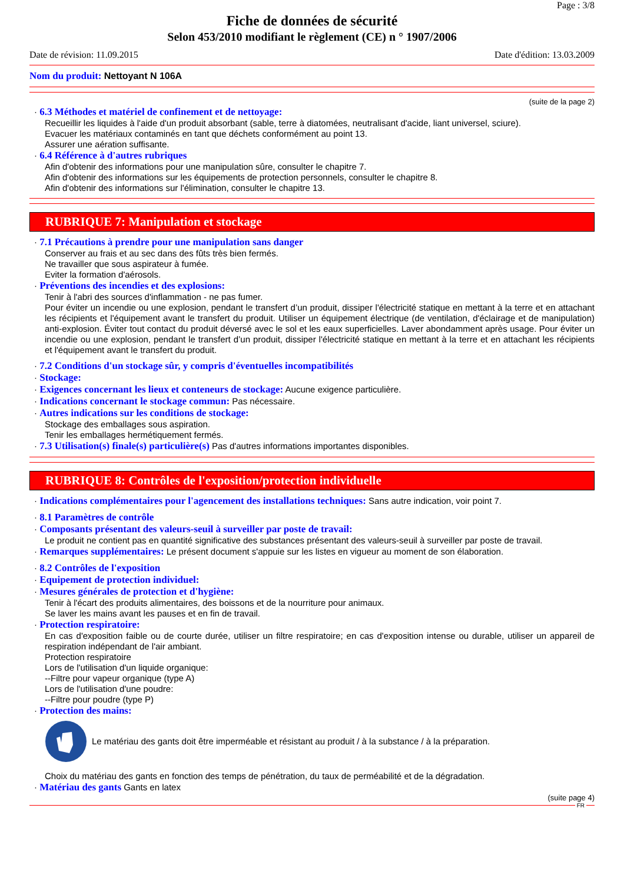Page : 3/8
Fiche de données de sécurité
Selon 453/2010 modifiant le règlement (CE) n ° 1907/2006
Date de révision: 11.09.2015 Date d'édition: 13.03.2009
Nom du produit: Nettoyant N 106A
(suite de la page 2)
· 6.3 Méthodes et matériel de confinement et de nettoyage:
Recueillir les liquides à l'aide d'un produit absorbant (sable, terre à diatomées, neutralisant d'acide, liant universel, sciure).
Evacuer les matériaux contaminés en tant que déchets conformément au point 13.
Assurer une aération suffisante.
· 6.4 Référence à d'autres rubriques
Afin d'obtenir des informations pour une manipulation sûre, consulter le chapitre 7.
Afin d'obtenir des informations sur les équipements de protection personnels, consulter le chapitre 8.
Afin d'obtenir des informations sur l'élimination, consulter le chapitre 13.
RUBRIQUE 7: Manipulation et stockage
· 7.1 Précautions à prendre pour une manipulation sans danger
Conserver au frais et au sec dans des fûts très bien fermés.
Ne travailler que sous aspirateur à fumée.
Eviter la formation d'aérosols.
· Préventions des incendies et des explosions:
Tenir à l'abri des sources d'inflammation - ne pas fumer.
Pour éviter un incendie ou une explosion, pendant le transfert d’un produit, dissiper l'électricité statique en mettant à la terre et en attachant les récipients et l'équipement avant le transfert du produit. Utiliser un équipement électrique (de ventilation, d'éclairage et de manipulation) anti-explosion. Éviter tout contact du produit déversé avec le sol et les eaux superficielles. Laver abondamment après usage. Pour éviter un incendie ou une explosion, pendant le transfert d’un produit, dissiper l'électricité statique en mettant à la terre et en attachant les récipients et l'équipement avant le transfert du produit.
· 7.2 Conditions d'un stockage sûr, y compris d'éventuelles incompatibilités
· Stockage:
· Exigences concernant les lieux et conteneurs de stockage: Aucune exigence particulière.
· Indications concernant le stockage commun: Pas nécessaire.
· Autres indications sur les conditions de stockage:
Stockage des emballages sous aspiration.
Tenir les emballages hermétiquement fermés.
· 7.3 Utilisation(s) finale(s) particulière(s) Pas d'autres informations importantes disponibles.
RUBRIQUE 8: Contrôles de l'exposition/protection individuelle
· Indications complémentaires pour l'agencement des installations techniques: Sans autre indication, voir point 7.
· 8.1 Paramètres de contrôle
· Composants présentant des valeurs-seuil à surveiller par poste de travail:
Le produit ne contient pas en quantité significative des substances présentant des valeurs-seuil à surveiller par poste de travail.
· Remarques supplémentaires: Le présent document s'appuie sur les listes en vigueur au moment de son élaboration.
· 8.2 Contrôles de l'exposition
· Equipement de protection individuel:
· Mesures générales de protection et d'hygiène:
Tenir à l'écart des produits alimentaires, des boissons et de la nourriture pour animaux.
Se laver les mains avant les pauses et en fin de travail.
· Protection respiratoire:
En cas d'exposition faible ou de courte durée, utiliser un filtre respiratoire; en cas d'exposition intense ou durable, utiliser un appareil de respiration indépendant de l'air ambiant.
Protection respiratoire
Lors de l'utilisation d'un liquide organique:
--Filtre pour vapeur organique (type A)
Lors de l'utilisation d'une poudre:
--Filtre pour poudre (type P)
· Protection des mains:
Le matériau des gants doit être imperméable et résistant au produit / à la substance / à la préparation.
Choix du matériau des gants en fonction des temps de pénétration, du taux de perméabilité et de la dégradation.
· Matériau des gants Gants en latex
(suite page 4)
FR